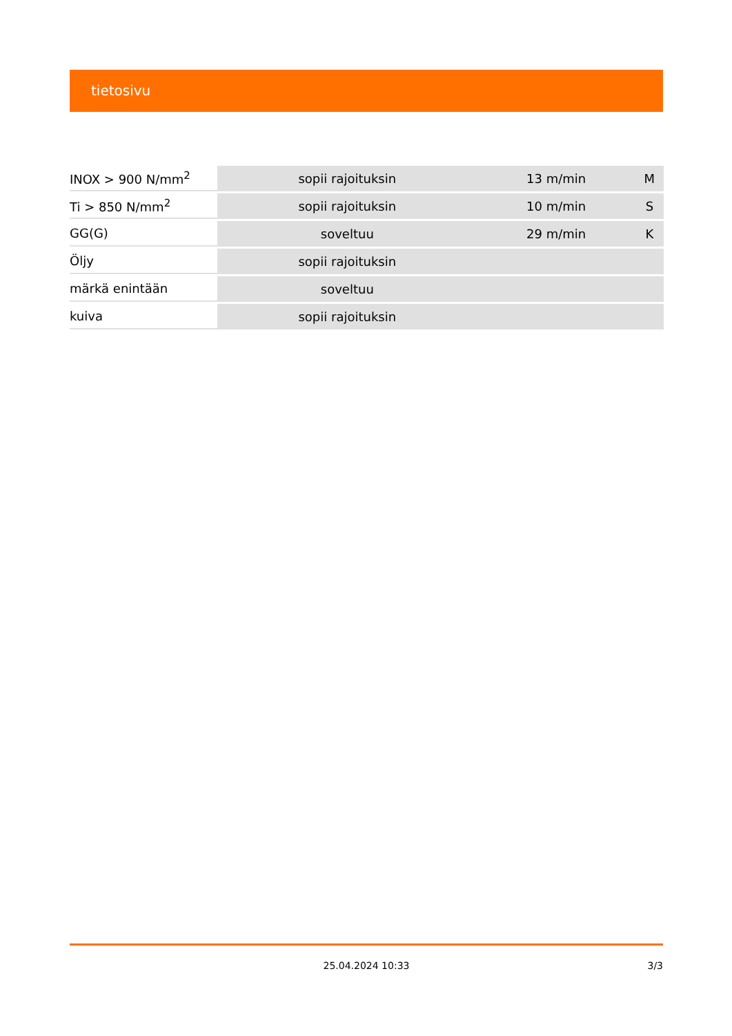tietosivu
| INOX > 900 N/mm<sup>2</sup> | sopii rajoituksin | 13 m/min | M |
| Ti > 850 N/mm<sup>2</sup> | sopii rajoituksin | 10 m/min | S |
| GG(G) | soveltuu | 29 m/min | K |
| Öljy | sopii rajoituksin | | |
| märkä enintään | soveltuu | | |
| kuiva | sopii rajoituksin | | |
25.04.2024 10:33 3/3